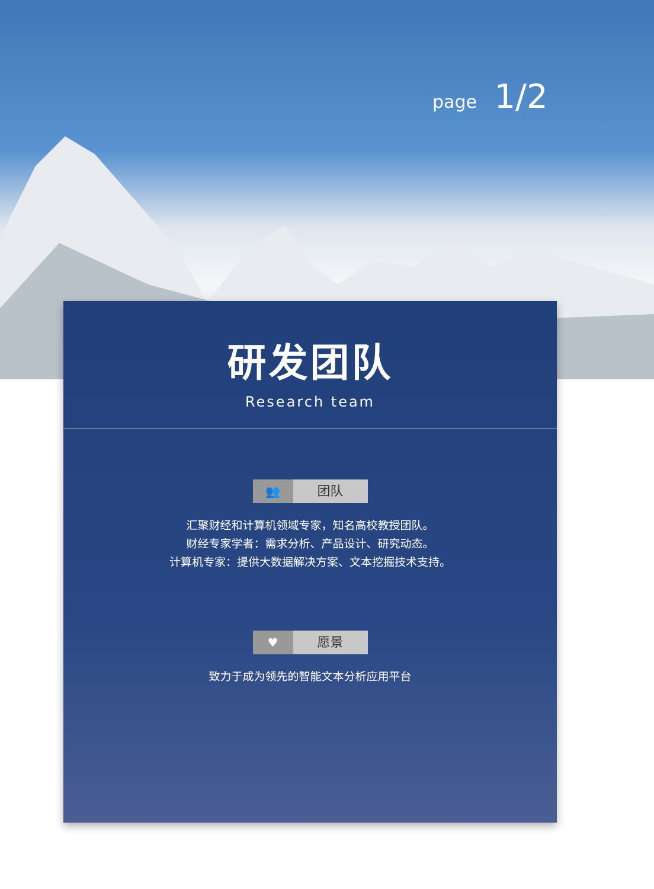page 1/2
研发团队
Research team
👥 团队
汇聚财经和计算机领域专家，知名高校教授团队。
财经专家学者：需求分析、产品设计、研究动态。
计算机专家：提供大数据解决方案、文本挖掘技术支持。
♥ 愿景
致力于成为领先的智能文本分析应用平台